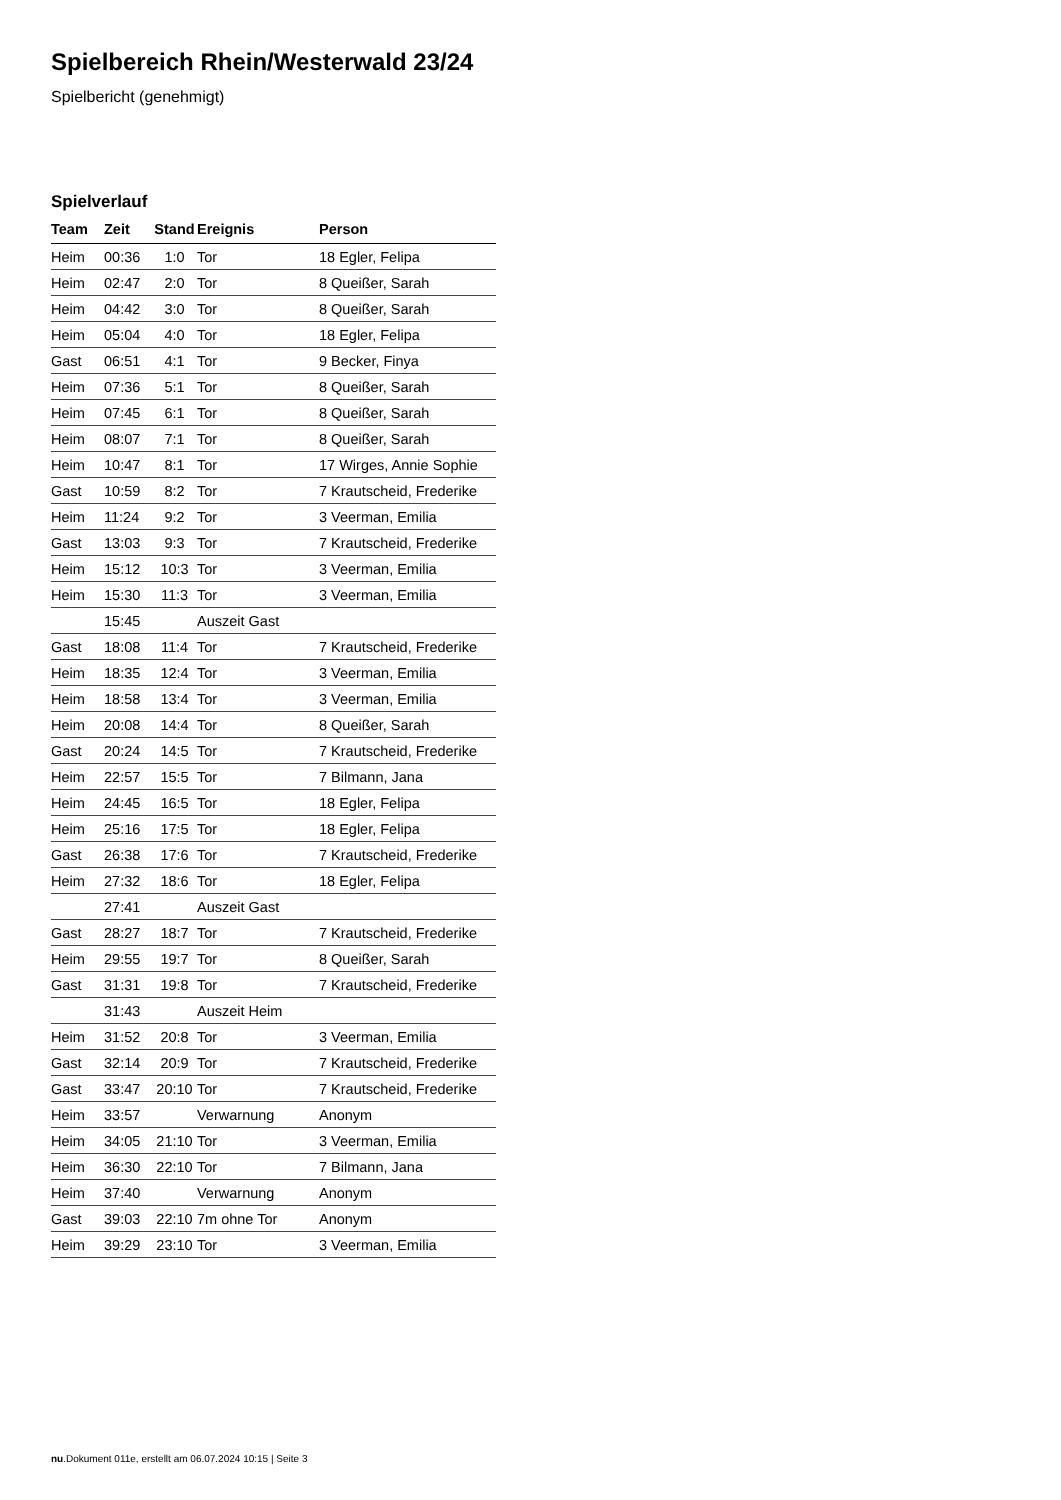Spielbereich Rhein/Westerwald 23/24
Spielbericht (genehmigt)
Spielverlauf
| Team | Zeit | Stand | Ereignis | Person |
| --- | --- | --- | --- | --- |
| Heim | 00:36 | 1:0 | Tor | 18 Egler, Felipa |
| Heim | 02:47 | 2:0 | Tor | 8 Queißer, Sarah |
| Heim | 04:42 | 3:0 | Tor | 8 Queißer, Sarah |
| Heim | 05:04 | 4:0 | Tor | 18 Egler, Felipa |
| Gast | 06:51 | 4:1 | Tor | 9 Becker, Finya |
| Heim | 07:36 | 5:1 | Tor | 8 Queißer, Sarah |
| Heim | 07:45 | 6:1 | Tor | 8 Queißer, Sarah |
| Heim | 08:07 | 7:1 | Tor | 8 Queißer, Sarah |
| Heim | 10:47 | 8:1 | Tor | 17 Wirges, Annie Sophie |
| Gast | 10:59 | 8:2 | Tor | 7 Krautscheid, Frederike |
| Heim | 11:24 | 9:2 | Tor | 3 Veerman, Emilia |
| Gast | 13:03 | 9:3 | Tor | 7 Krautscheid, Frederike |
| Heim | 15:12 | 10:3 | Tor | 3 Veerman, Emilia |
| Heim | 15:30 | 11:3 | Tor | 3 Veerman, Emilia |
| | 15:45 | | Auszeit Gast | |
| Gast | 18:08 | 11:4 | Tor | 7 Krautscheid, Frederike |
| Heim | 18:35 | 12:4 | Tor | 3 Veerman, Emilia |
| Heim | 18:58 | 13:4 | Tor | 3 Veerman, Emilia |
| Heim | 20:08 | 14:4 | Tor | 8 Queißer, Sarah |
| Gast | 20:24 | 14:5 | Tor | 7 Krautscheid, Frederike |
| Heim | 22:57 | 15:5 | Tor | 7 Bilmann, Jana |
| Heim | 24:45 | 16:5 | Tor | 18 Egler, Felipa |
| Heim | 25:16 | 17:5 | Tor | 18 Egler, Felipa |
| Gast | 26:38 | 17:6 | Tor | 7 Krautscheid, Frederike |
| Heim | 27:32 | 18:6 | Tor | 18 Egler, Felipa |
| | 27:41 | | Auszeit Gast | |
| Gast | 28:27 | 18:7 | Tor | 7 Krautscheid, Frederike |
| Heim | 29:55 | 19:7 | Tor | 8 Queißer, Sarah |
| Gast | 31:31 | 19:8 | Tor | 7 Krautscheid, Frederike |
| | 31:43 | | Auszeit Heim | |
| Heim | 31:52 | 20:8 | Tor | 3 Veerman, Emilia |
| Gast | 32:14 | 20:9 | Tor | 7 Krautscheid, Frederike |
| Gast | 33:47 | 20:10 | Tor | 7 Krautscheid, Frederike |
| Heim | 33:57 | | Verwarnung | Anonym |
| Heim | 34:05 | 21:10 | Tor | 3 Veerman, Emilia |
| Heim | 36:30 | 22:10 | Tor | 7 Bilmann, Jana |
| Heim | 37:40 | | Verwarnung | Anonym |
| Gast | 39:03 | 22:10 | 7m ohne Tor | Anonym |
| Heim | 39:29 | 23:10 | Tor | 3 Veerman, Emilia |
nu.Dokument 011e, erstellt am 06.07.2024 10:15 | Seite 3